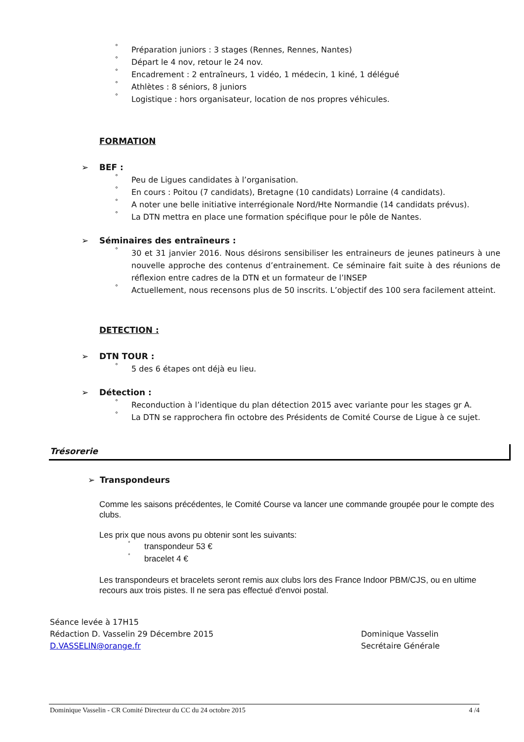° Préparation juniors : 3 stages (Rennes, Rennes, Nantes)
° Départ le 4 nov, retour le 24 nov.
° Encadrement : 2 entraîneurs, 1 vidéo, 1 médecin, 1 kiné, 1 délégué
° Athlètes : 8 séniors, 8 juniors
° Logistique : hors organisateur, location de nos propres véhicules.
FORMATION
➢ BEF :
° Peu de Ligues candidates à l’organisation.
° En cours : Poitou (7 candidats), Bretagne (10 candidats) Lorraine (4 candidats).
° A noter une belle initiative interrégionale Nord/Hte Normandie (14 candidats prévus).
° La DTN mettra en place une formation spécifique pour le pôle de Nantes.
➢ Séminaires des entraîneurs :
° 30 et 31 janvier 2016. Nous désirons sensibiliser les entraineurs de jeunes patineurs à une nouvelle approche des contenus d’entrainement. Ce séminaire fait suite à des réunions de réflexion entre cadres de la DTN et un formateur de l’INSEP
° Actuellement, nous recensons plus de 50 inscrits. L’objectif des 100 sera facilement atteint.
DETECTION :
➢ DTN TOUR :
° 5 des 6 étapes ont déjà eu lieu.
➢ Détection :
° Reconduction à l’identique du plan détection 2015 avec variante pour les stages gr A.
° La DTN se rapprochera fin octobre des Présidents de Comité Course de Ligue à ce sujet.
Trésorerie
➢ Transpondeurs
Comme les saisons précédentes, le Comité Course va lancer une commande groupée pour le compte des clubs.
Les prix que nous avons pu obtenir sont les suivants:
° transpondeur 53 €
° bracelet 4 €
Les transpondeurs et bracelets seront remis aux clubs lors des France Indoor PBM/CJS, ou en ultime recours aux trois pistes. Il ne sera pas effectué d'envoi postal.
Séance levée à 17H15
Rédaction D. Vasselin 29 Décembre 2015
D.VASSELIN@orange.fr
Dominique Vasselin
Secrétaire Générale
Dominique Vasselin - CR Comité Directeur du CC du 24 octobre 2015 4 /4